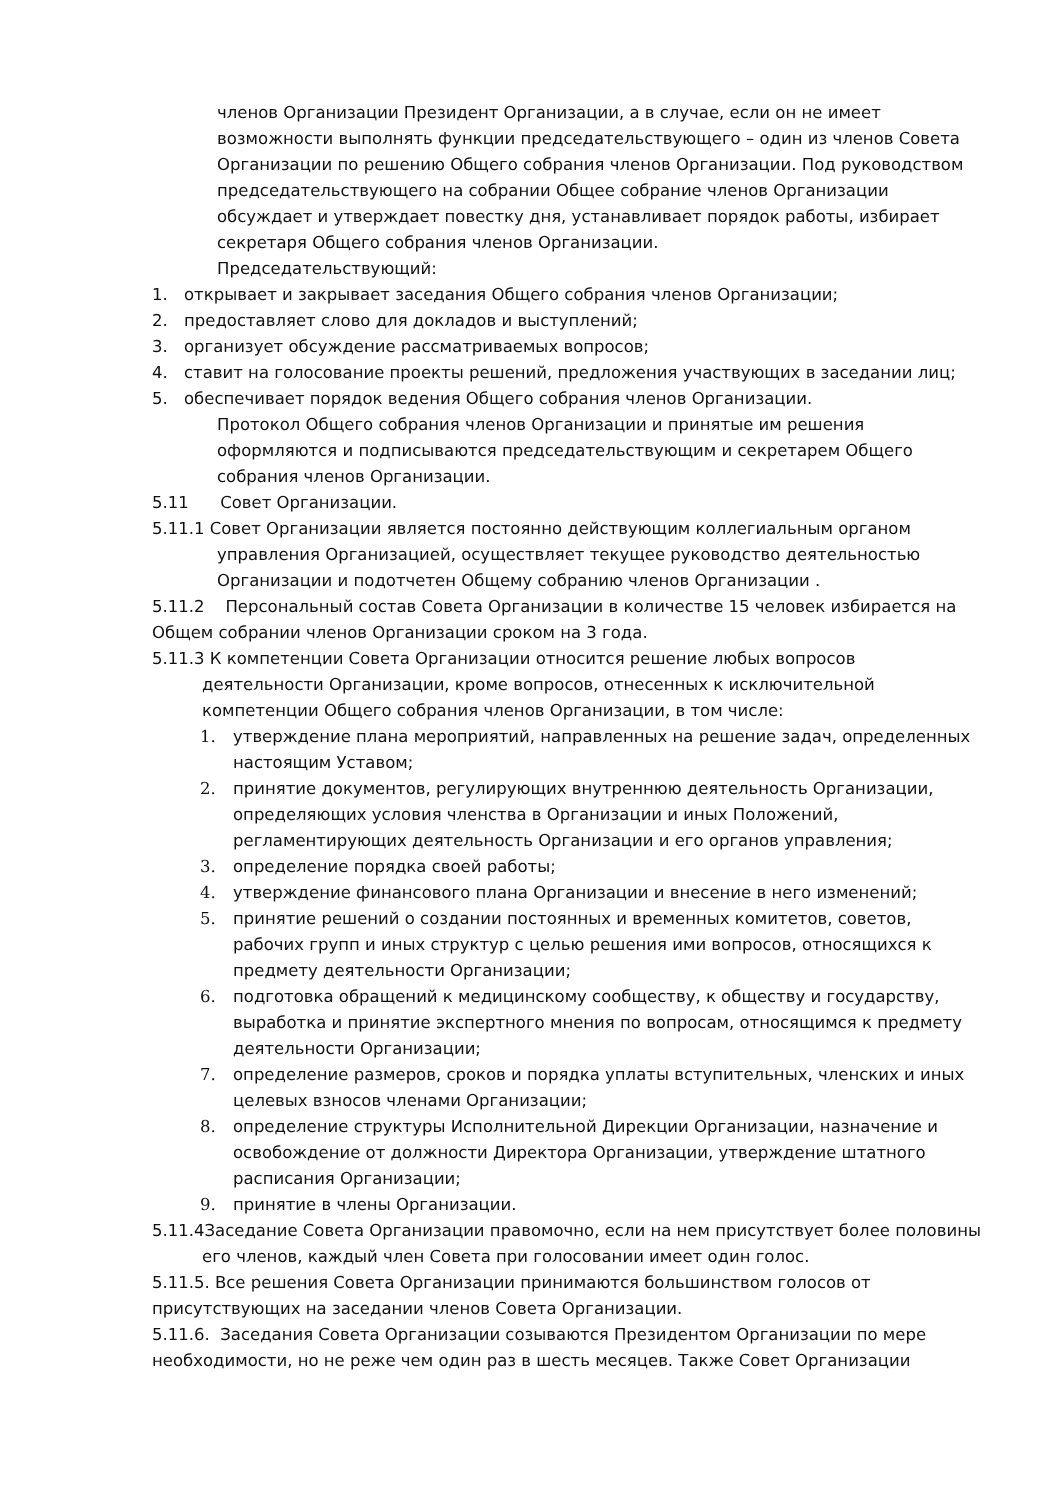членов Организации Президент Организации, а в случае, если он не имеет возможности выполнять функции председательствующего – один из членов Совета Организации по решению Общего собрания членов Организации. Под руководством председательствующего на собрании Общее собрание членов Организации обсуждает и утверждает повестку дня, устанавливает порядок работы, избирает секретаря Общего собрания членов Организации.
Председательствующий:
1. открывает и закрывает заседания Общего собрания членов Организации;
2. предоставляет слово для докладов и выступлений;
3. организует обсуждение рассматриваемых вопросов;
4. ставит на голосование проекты решений, предложения участвующих в заседании лиц;
5. обеспечивает порядок ведения Общего собрания членов Организации.
Протокол Общего собрания членов Организации и принятые им решения оформляются и подписываются председательствующим и секретарем Общего собрания членов Организации.
5.11 Совет Организации.
5.11.1 Совет Организации является постоянно действующим коллегиальным органом управления Организацией, осуществляет текущее руководство деятельностью Организации и подотчетен Общему собранию членов Организации .
5.11.2 Персональный состав Совета Организации в количестве 15 человек избирается на Общем собрании членов Организации сроком на 3 года.
5.11.3 К компетенции Совета Организации относится решение любых вопросов деятельности Организации, кроме вопросов, отнесенных к исключительной компетенции Общего собрания членов Организации, в том числе:
1. утверждение плана мероприятий, направленных на решение задач, определенных настоящим Уставом;
2. принятие документов, регулирующих внутреннюю деятельность Организации, определяющих условия членства в Организации и иных Положений, регламентирующих деятельность Организации и его органов управления;
3. определение порядка своей работы;
4. утверждение финансового плана Организации и внесение в него изменений;
5. принятие решений о создании постоянных и временных комитетов, советов, рабочих групп и иных структур с целью решения ими вопросов, относящихся к предмету деятельности Организации;
6. подготовка обращений к медицинскому сообществу, к обществу и государству, выработка и принятие экспертного мнения по вопросам, относящимся к предмету деятельности Организации;
7. определение размеров, сроков и порядка уплаты вступительных, членских и иных целевых взносов членами Организации;
8. определение структуры Исполнительной Дирекции Организации, назначение и освобождение от должности Директора Организации, утверждение штатного расписания Организации;
9. принятие в члены Организации.
5.11.4Заседание Совета Организации правомочно, если на нем присутствует более половины его членов, каждый член Совета при голосовании имеет один голос.
5.11.5. Все решения Совета Организации принимаются большинством голосов от присутствующих на заседании членов Совета Организации.
5.11.6. Заседания Совета Организации созываются Президентом Организации по мере необходимости, но не реже чем один раз в шесть месяцев. Также Совет Организации